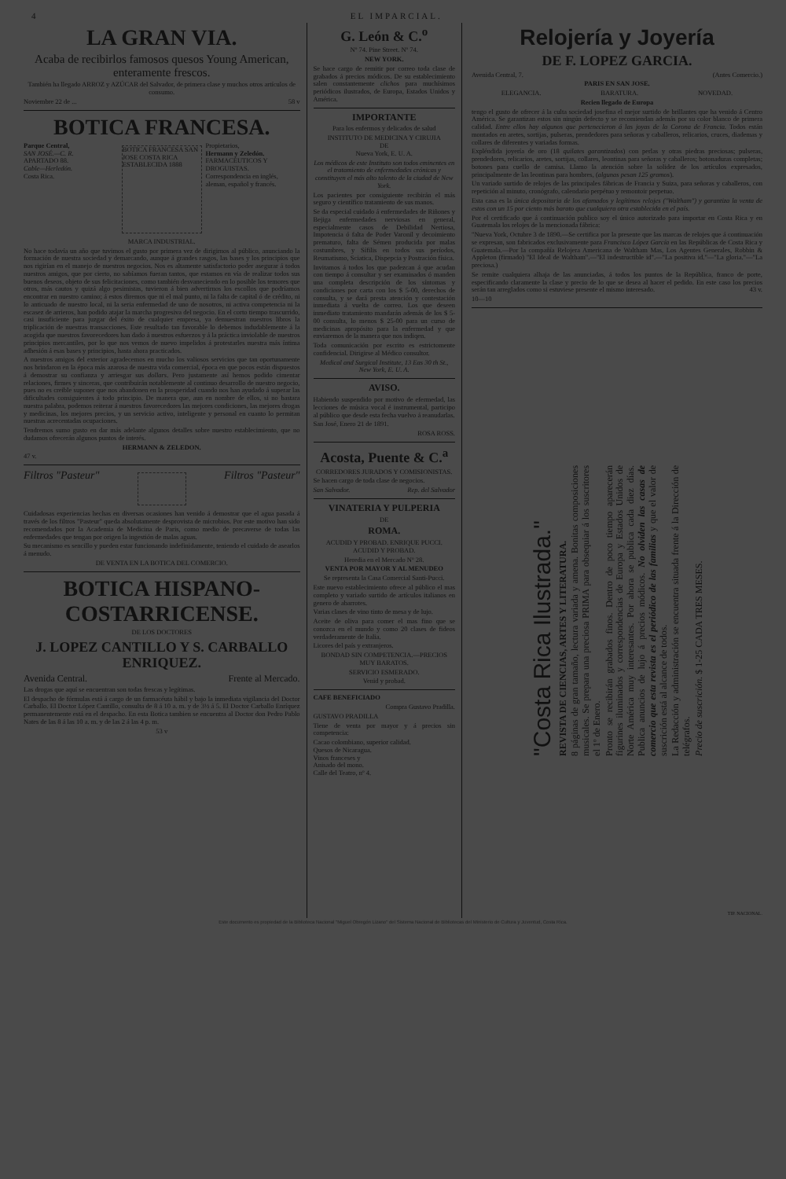4 EL IMPARCIAL.
LA GRAN VIA.
Acaba de recibirlos famosos quesos Young American, enteramente frescos.
También ha llegado ARROZ y AZÚCAR del Salvador, de primera clase y muchos otros artículos de consumo.
Noviembre 22 de ... 58 v
BOTICA FRANCESA.
Parque Central,
SAN JOSÉ.—C. R.
APARTADO 88.
Cable—Herledón.
Costa Rica.
BOTICA FRANCESA SAN JOSE COSTA RICA ESTABLECIDA 1888
Propietarios,
Hermann y Zeledón.
FARMACÉUTICOS Y DROGUISTAS.
Correspondencia en inglés, aleman, español y francés.
MARCA INDUSTRIAL.
No hace todavía un año que tuvimos el gusto por primera vez de dirigirnos al público, anunciando la formación de nuestra sociedad y demarcando, aunque á grandes rasgos, las bases y los principios que nos rigirían en el manejo de nuestros negocios. Nos es altamente satisfactorio poder asegurar á todos nuestros amigos, que por cierto, no sabíamos fueran tantos, que estamos en vía de realizar todos sus buenos deseos, objeto de sus felicitaciones, como también desvaneciendo en lo posible los temores que otros, más cautos y quizá algo pesimistas, tuvieron á bien advertirnos los escollos que podríamos encontrar en nuestro camino; á estos diremos que ni el mal punto, ni la falta de capital ó de crédito, ni lo anticuado de nuestro local, ni la seria enfermedad de uno de nosotros, ni activa competencia ni la escasez de arrieros, han podido atajar la marcha progresiva del negocio. En el corto tiempo trascurrido, casi insuficiente para juzgar del éxito de cualquier empresa, ya demuestran nuestros libros la triplicación de nuestras transacciones. Este resultado tan favorable lo debemos indudablemente á la acogida que nuestros favorecedores han dado á nuestros esfuerzos y á la práctica inviolable de nuestros principios mercantiles, por lo que nos vemos de nuevo impelidos á protestarles nuestra más íntima adhesión á esas bases y principios, hasta ahora practicados.
A nuestros amigos del exterior agradecemos en mucho los valiosos servicios que tan oportunamente nos brindaron en la época más azarosa de nuestra vida comercial, época en que pocos están dispuestos á demostrar su confianza y arriesgar sus dollars. Pero justamente así hemos podido cimentar relaciones, firmes y sinceras, que contribuirán notablemente al continuo desarrollo de nuestro negocio, pues no es creible suponer que nos abandonen en la prosperidad cuando nos han ayudado á superar las dificultades consiguientes á todo principio. De manera que, aun en nombre de ellos, si no bastara nuestra palabra, podemos reiterar á nuestros favorecedores las mejores condiciones, las mejores drogas y medicinas, los mejores precios, y un servicio activo, inteligente y personal en cuanto lo permitan nuestras acrecentadas ocupaciones.
Tendremos sumo gusto en dar más adelante algunos detalles sobre nuestro establecimiento, que no dudamos ofrecerán algunos puntos de interés.
HERMANN & ZELEDON.
47 v.
Filtros "Pasteur" Filtros "Pasteur"
Cuidadosas experiencias hechas en diversas ocasiones han venido á demostrar que el agua pasada á través de los filtros "Pasteur" queda absolutamente desprovista de microbios. Por este motivo han sido recomendados por la Academia de Medicina de Paris, como medio de precaverse de todas las enfermedades que tengan por origen la ingestión de malas aguas.
Su mecanismo es sencillo y pueden estar funcionando indefinidamente, teniendo el cuidado de asearlos á menudo.
DE VENTA EN LA BOTICA DEL COMERCIO.
BOTICA HISPANO-COSTARRICENSE.
DE LOS DOCTORES
J. LOPEZ CANTILLO Y S. CARBALLO ENRIQUEZ.
Avenida Central. Frente al Mercado.
Las drogas que aquí se encuentran son todas frescas y legítimas.
El despacho de fórmulas está á cargo de un farmacéuta hábil y bajo la inmediata vigilancia del Doctor Carballo. El Doctor López Cantillo, consulta de 8 á 10 a. m. y de 3½ á 5. El Doctor Carballo Enríquez permanentemente está en el despacho. En esta Botica tambien se encuentra al Doctor don Pedro Pablo Nates de las 8 á las 10 a. m. y de las 2 á las 4 p. m.
53 v
G. León & C.<sup>o</sup>
Nº 74. Pine Street. Nº 74.
NEW YORK.
Se hace cargo de remitir por correo toda clase de grabados á precios módicos. De su establecimiento salen constantemente clichos para muchísimos periódicos ilustrados, de Europa, Estados Unidos y América.
IMPORTANTE
Para los enfermos y delicados de salud
INSTITUTO DE MEDICINA Y CIRUJIA
DE
Nueva York, E. U. A.
Los médicos de este Instituto son todos eminentes en el tratamiento de enfermedades crónicas y constituyen el más alto talento de la ciudad de New York.
Los pacientes por consiguiente recibirán el más seguro y científico tratamiento de sus manos.
Se da especial cuidado á enfermedades de Riñones y Bejiga enfermedades nerviosas en general, especialmente casos de Debilidad Nertiosa, Impotencia ó falta de Poder Varonil y decoimiento prematuro, falta de Sémen producida por malas costumbres, y Sífilis en todos sus períodos, Reumatismo, Sciatica, Dispepcia y Postración física.
Invitamos á todos los que padezcan á que acudan con tiempo á consultar y ser examinados ó manden una completa descripción de los síntomas y condiciones por carta con los $ 5-00, derechos de consulta, y se dará presta atención y contestación inmediata á vuelta de correo. Los que deseen inmediato tratamiento mandarán además de los $ 5-00 consulta, lo menos $ 25-00 para un curso de medicinas apropósito para la enfermedad y que enviaremos de la manera que nos indiqen.
Toda comunicación por escrito es estrictomente confidencial. Dirigirse al Médico consultor.
Medical and Surgical Institute, 13 Eas 30 th St., New York, E. U. A.
AVISO.
Habiendo suspendido por motivo de efermedad, las lecciones de música vocal é instrumental, participo al público que desde esta fecha vuelvo á reanudarlas.
San José, Enero 21 de 1891.
ROSA ROSS.
Acosta, Puente & C.<sup>a</sup>
CORREDORES JURADOS Y COMISIONISTAS.
Se hacen cargo de toda clase de negocios.
San Salvador. Rep. del Salvador
VINATERIA Y PULPERIA
DE
ROMA.
ACUDID Y PROBAD. ENRIQUE PUCCI. ACUDID Y PROBAD.
Heredia en el Mercado Nº 28.
VENTA POR MAYOR Y AL MENUDEO
Se representa la Casa Comercial Santi-Pucci.
Este nuevo establecimiento ofrece al público el mas completo y variado surtido de artículos italianos en genero de abarrotes.
Varias clases de vino tinto de mesa y de lujo.
Aceite de oliva para comer el mas fino que se conozca en el mundo y como 20 clases de fideos verdaderamente de Italia.
Licores del país y extranjeros.
BONDAD SIN COMPETENCIA.—PRECIOS MUY BARATOS.
SERVICIO ESMERADO.
Venid y probad.
CAFE BENEFICIADO
Compra Gustavo Pradilla.
GUSTAVO PRADILLA
Tiene de venta por mayor y á precios sin competencia:
Cacao colombiano, superior calidad.
Quesos de Nicaragua.
Vinos franceses y
Anisado del mono.
Calle del Teatro, nº 4.
Relojería y Joyería
DE F. LOPEZ GARCIA.
Avenida Central, 7. (Antes Comercio.)
PARIS EN SAN JOSE.
ELEGANCIA. BARATURA. NOVEDAD.
Recien llegado de Europa
tengo el gusto de ofrecer á la culta sociedad josefina el mejor surtido de brillantes que ha venido á Centro América. Se garantizan estos sin ningún defecto y se recomiendan además por su color blanco de primera calidad. Entre ellos hay algunos que pertenecieron á las joyas de la Corona de Francia. Todos están montados en aretes, sortijas, pulseras, prendedores para señoras y caballeros, relicarios, cruces, diademas y collares de diferentes y variadas formas.
Expléndida joyería de oro (18 quilates garantizados) con perlas y otras piedras preciosas; pulseras, prendedores, relicarios, aretes, sortijas, collares, leontinas para señoras y caballeros; botonaduras completas; botones para cuello de camisa. Llamo la atención sobre la solidez de los artículos expresados, principalmente de las leontinas para hombres, (algunas pesan 125 gramos).
Un variado surtido de relojes de las principales fábricas de Francia y Suiza, para señoras y caballeros, con repetición al minuto, cronógrafo, calendario perpétuo y remontoir perpetuo.
Esta casa es la única depositaria de los afamados y legítimos relojes ("Waltham") y garantiza la venta de estos con un 15 por ciento más barato que cualquiera otra establecida en el país.
Por el certificado que á continuación publico soy el único autorizado para importar en Costa Rica y en Guatemala los relojes de la mencionada fábrica:
"Nueva York, Octubre 3 de 1890.—Se certifica por la presente que las marcas de relojes que á continuación se expresan, son fabricados exclusivamente para Francisco López García en las Repúblicas de Costa Rica y Guatemala.—Por la compañía Relojera Americana de Waltham Mas, Los Agentes Generales, Robbin & Appleton (firmado) "El Ideal de Waltham".—"El indestructible id".—"La positiva id."—"La gloria."—"La preciosa.)
Se remite cualquiera alhaja de las anunciadas, á todos los puntos de la República, franco de porte, especificando claramente la clase y precio de lo que se desea al hacer el pedido. En este caso los precios serán tan arreglados como si estuviese presente el mismo interesado. 43 v.
10—10
"Costa Rica Ilustrada."
REVISTA DE CIENCIAS, ARTES Y LITERATURA.
8 páginas de gran tamaño, lectura variada y amena. Bonitas composiciones musicales. Se prepara una preciosa PRIMA para obsequiar á los suscritores el 1º de Enero.
Pronto se recibirán grabados finos. Dentro de poco tiempo aparecerán figurines iluminados y correspondencias de Europa y Estados Unidos de Norte América muy interesantes. Por ahora se publica cada diez días. Publica anuncios de lujo á precios módicos. No olviden las casas de comercio que esta revista es el periódico de las familias y que el valor de suscrición está al alcance de todos.
La Redacción y administración se encuentra situada frente á la Dirección de telégrafos.
Precio de suscrición. $ 1-25 CADA TRES MESES.
TIP. NACIONAL.
Este documento es propiedad de la Biblioteca Nacional "Miguel Obregón Lizano" del Sistema Nacional de Bibliotecas del Ministerio de Cultura y Juventud, Costa Rica.